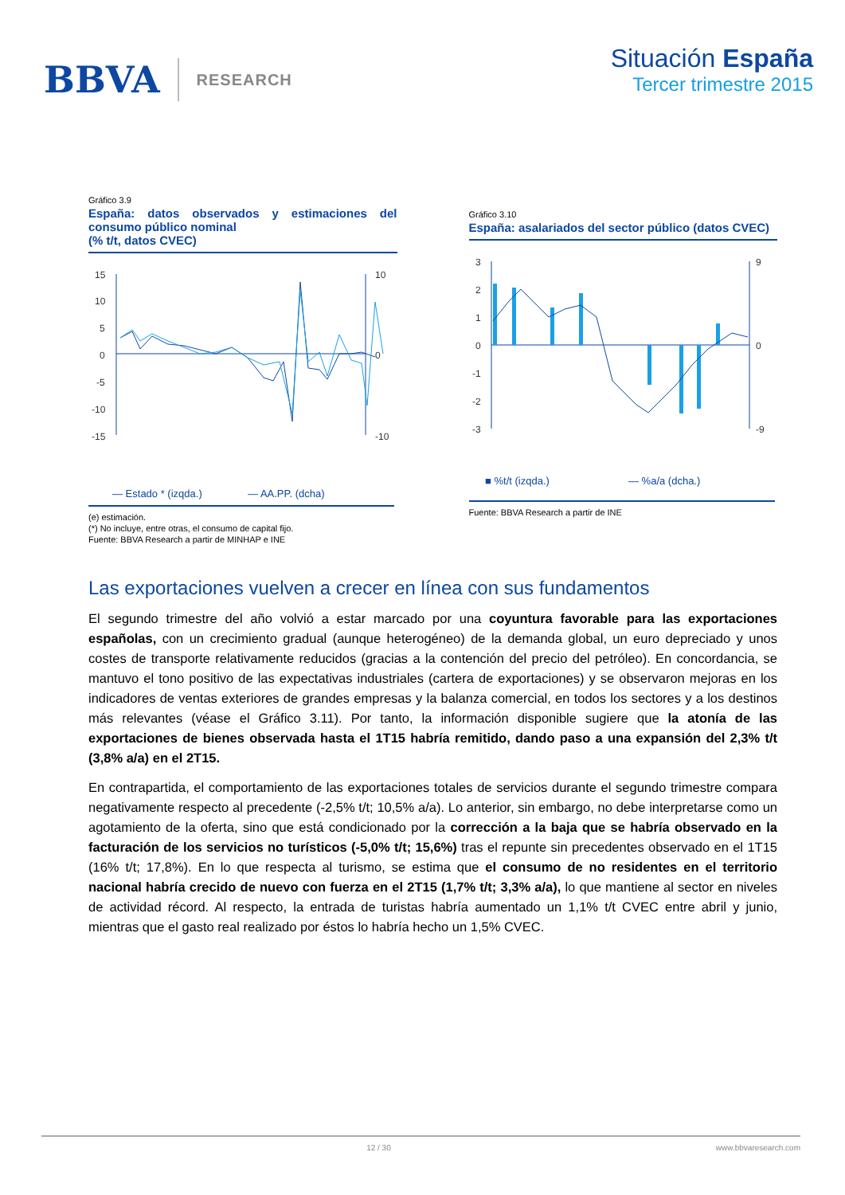BBVA RESEARCH
Situación España
Tercer trimestre 2015
Gráfico 3.9
España: datos observados y estimaciones del consumo público nominal
(% t/t, datos CVEC)
15
10
5
0
-5
-10
-15
10
0
-10
— Estado * (izqda.)
— AA.PP. (dcha)
(e) estimación.
(*) No incluye, entre otras, el consumo de capital fijo.
Fuente: BBVA Research a partir de MINHAP e INE
Gráfico 3.10
España: asalariados del sector público (datos CVEC)
3
2
1
0
-1
-2
-3
9
0
-9
■ %t/t (izqda.)
— %a/a (dcha.)
Fuente: BBVA Research a partir de INE
Las exportaciones vuelven a crecer en línea con sus fundamentos
El segundo trimestre del año volvió a estar marcado por una coyuntura favorable para las exportaciones españolas, con un crecimiento gradual (aunque heterogéneo) de la demanda global, un euro depreciado y unos costes de transporte relativamente reducidos (gracias a la contención del precio del petróleo). En concordancia, se mantuvo el tono positivo de las expectativas industriales (cartera de exportaciones) y se observaron mejoras en los indicadores de ventas exteriores de grandes empresas y la balanza comercial, en todos los sectores y a los destinos más relevantes (véase el Gráfico 3.11). Por tanto, la información disponible sugiere que la atonía de las exportaciones de bienes observada hasta el 1T15 habría remitido, dando paso a una expansión del 2,3% t/t (3,8% a/a) en el 2T15.
En contrapartida, el comportamiento de las exportaciones totales de servicios durante el segundo trimestre compara negativamente respecto al precedente (-2,5% t/t; 10,5% a/a). Lo anterior, sin embargo, no debe interpretarse como un agotamiento de la oferta, sino que está condicionado por la corrección a la baja que se habría observado en la facturación de los servicios no turísticos (-5,0% t/t; 15,6%) tras el repunte sin precedentes observado en el 1T15 (16% t/t; 17,8%). En lo que respecta al turismo, se estima que el consumo de no residentes en el territorio nacional habría crecido de nuevo con fuerza en el 2T15 (1,7% t/t; 3,3% a/a), lo que mantiene al sector en niveles de actividad récord. Al respecto, la entrada de turistas habría aumentado un 1,1% t/t CVEC entre abril y junio, mientras que el gasto real realizado por éstos lo habría hecho un 1,5% CVEC.
12 / 30 www.bbvaresearch.com